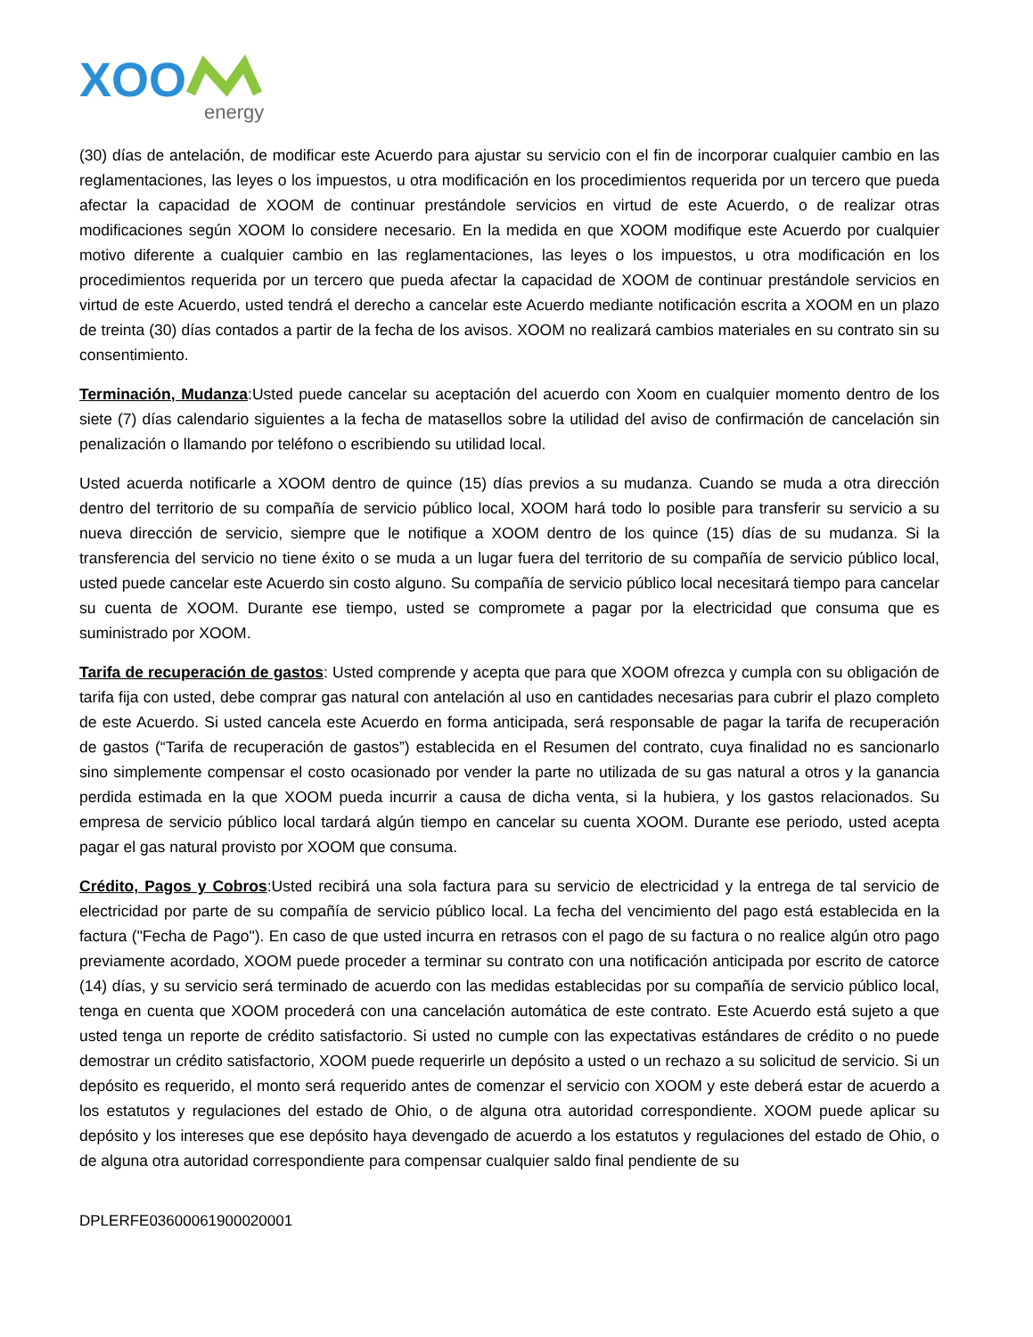XOO
energy
(30) días de antelación, de modificar este Acuerdo para ajustar su servicio con el fin de incorporar cualquier cambio en las reglamentaciones, las leyes o los impuestos, u otra modificación en los procedimientos requerida por un tercero que pueda afectar la capacidad de XOOM de continuar prestándole servicios en virtud de este Acuerdo, o de realizar otras modificaciones según XOOM lo considere necesario. En la medida en que XOOM modifique este Acuerdo por cualquier motivo diferente a cualquier cambio en las reglamentaciones, las leyes o los impuestos, u otra modificación en los procedimientos requerida por un tercero que pueda afectar la capacidad de XOOM de continuar prestándole servicios en virtud de este Acuerdo, usted tendrá el derecho a cancelar este Acuerdo mediante notificación escrita a XOOM en un plazo de treinta (30) días contados a partir de la fecha de los avisos. XOOM no realizará cambios materiales en su contrato sin su consentimiento.
Terminación, Mudanza:Usted puede cancelar su aceptación del acuerdo con Xoom en cualquier momento dentro de los siete (7) días calendario siguientes a la fecha de matasellos sobre la utilidad del aviso de confirmación de cancelación sin penalización o llamando por teléfono o escribiendo su utilidad local.
Usted acuerda notificarle a XOOM dentro de quince (15) días previos a su mudanza. Cuando se muda a otra dirección dentro del territorio de su compañía de servicio público local, XOOM hará todo lo posible para transferir su servicio a su nueva dirección de servicio, siempre que le notifique a XOOM dentro de los quince (15) días de su mudanza. Si la transferencia del servicio no tiene éxito o se muda a un lugar fuera del territorio de su compañía de servicio público local, usted puede cancelar este Acuerdo sin costo alguno. Su compañía de servicio público local necesitará tiempo para cancelar su cuenta de XOOM. Durante ese tiempo, usted se compromete a pagar por la electricidad que consuma que es suministrado por XOOM.
Tarifa de recuperación de gastos: Usted comprende y acepta que para que XOOM ofrezca y cumpla con su obligación de tarifa fija con usted, debe comprar gas natural con antelación al uso en cantidades necesarias para cubrir el plazo completo de este Acuerdo. Si usted cancela este Acuerdo en forma anticipada, será responsable de pagar la tarifa de recuperación de gastos (“Tarifa de recuperación de gastos”) establecida en el Resumen del contrato, cuya finalidad no es sancionarlo sino simplemente compensar el costo ocasionado por vender la parte no utilizada de su gas natural a otros y la ganancia perdida estimada en la que XOOM pueda incurrir a causa de dicha venta, si la hubiera, y los gastos relacionados. Su empresa de servicio público local tardará algún tiempo en cancelar su cuenta XOOM. Durante ese periodo, usted acepta pagar el gas natural provisto por XOOM que consuma.
Crédito, Pagos y Cobros:Usted recibirá una sola factura para su servicio de electricidad y la entrega de tal servicio de electricidad por parte de su compañía de servicio público local. La fecha del vencimiento del pago está establecida en la factura ("Fecha de Pago"). En caso de que usted incurra en retrasos con el pago de su factura o no realice algún otro pago previamente acordado, XOOM puede proceder a terminar su contrato con una notificación anticipada por escrito de catorce (14) días, y su servicio será terminado de acuerdo con las medidas establecidas por su compañía de servicio público local, tenga en cuenta que XOOM procederá con una cancelación automática de este contrato. Este Acuerdo está sujeto a que usted tenga un reporte de crédito satisfactorio. Si usted no cumple con las expectativas estándares de crédito o no puede demostrar un crédito satisfactorio, XOOM puede requerirle un depósito a usted o un rechazo a su solicitud de servicio. Si un depósito es requerido, el monto será requerido antes de comenzar el servicio con XOOM y este deberá estar de acuerdo a los estatutos y regulaciones del estado de Ohio, o de alguna otra autoridad correspondiente. XOOM puede aplicar su depósito y los intereses que ese depósito haya devengado de acuerdo a los estatutos y regulaciones del estado de Ohio, o de alguna otra autoridad correspondiente para compensar cualquier saldo final pendiente de su
DPLERFE03600061900020001